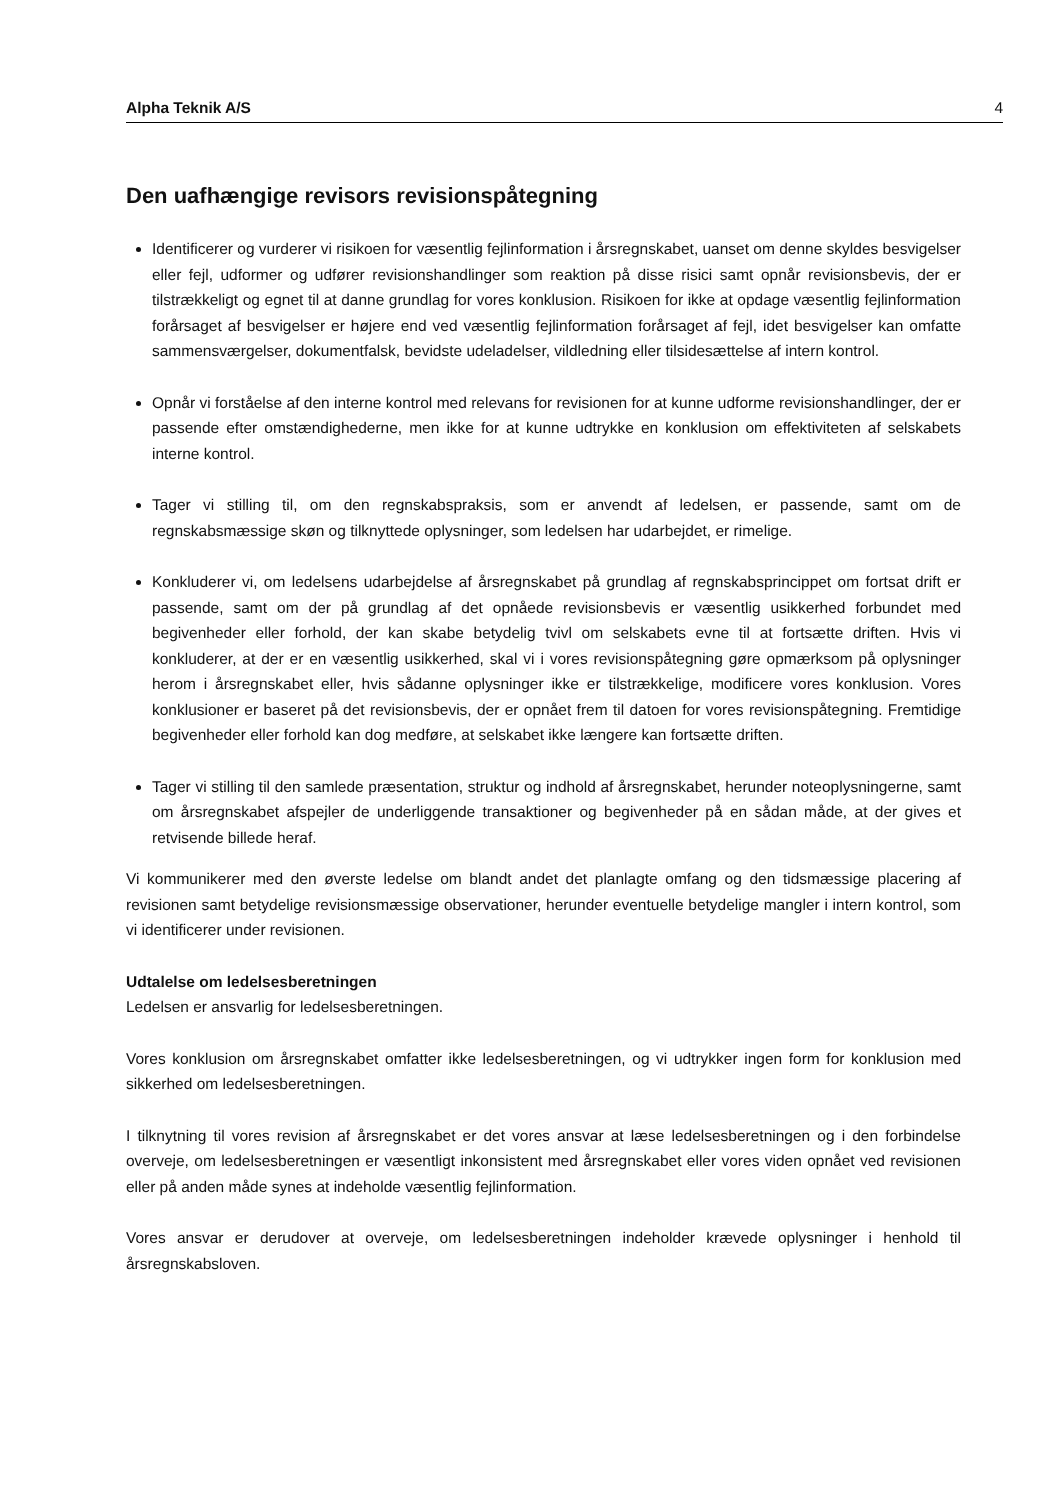Alpha Teknik A/S 4
Den uafhængige revisors revisionspåtegning
Identificerer og vurderer vi risikoen for væsentlig fejlinformation i årsregnskabet, uanset om denne skyldes besvigelser eller fejl, udformer og udfører revisionshandlinger som reaktion på disse risici samt opnår revisionsbevis, der er tilstrækkeligt og egnet til at danne grundlag for vores konklusion. Risikoen for ikke at opdage væsentlig fejlinformation forårsaget af besvigelser er højere end ved væsentlig fejlinformation forårsaget af fejl, idet besvigelser kan omfatte sammensværgelser, dokumentfalsk, bevidste udeladelser, vildledning eller tilsidesættelse af intern kontrol.
Opnår vi forståelse af den interne kontrol med relevans for revisionen for at kunne udforme revisionshandlinger, der er passende efter omstændighederne, men ikke for at kunne udtrykke en konklusion om effektiviteten af selskabets interne kontrol.
Tager vi stilling til, om den regnskabspraksis, som er anvendt af ledelsen, er passende, samt om de regnskabsmæssige skøn og tilknyttede oplysninger, som ledelsen har udarbejdet, er rimelige.
Konkluderer vi, om ledelsens udarbejdelse af årsregnskabet på grundlag af regnskabsprincippet om fortsat drift er passende, samt om der på grundlag af det opnåede revisionsbevis er væsentlig usikkerhed forbundet med begivenheder eller forhold, der kan skabe betydelig tvivl om selskabets evne til at fortsætte driften. Hvis vi konkluderer, at der er en væsentlig usikkerhed, skal vi i vores revisionspåtegning gøre opmærksom på oplysninger herom i årsregnskabet eller, hvis sådanne oplysninger ikke er tilstrækkelige, modificere vores konklusion. Vores konklusioner er baseret på det revisionsbevis, der er opnået frem til datoen for vores revisionspåtegning. Fremtidige begivenheder eller forhold kan dog medføre, at selskabet ikke længere kan fortsætte driften.
Tager vi stilling til den samlede præsentation, struktur og indhold af årsregnskabet, herunder noteoplysningerne, samt om årsregnskabet afspejler de underliggende transaktioner og begivenheder på en sådan måde, at der gives et retvisende billede heraf.
Vi kommunikerer med den øverste ledelse om blandt andet det planlagte omfang og den tidsmæssige placering af revisionen samt betydelige revisionsmæssige observationer, herunder eventuelle betydelige mangler i intern kontrol, som vi identificerer under revisionen.
Udtalelse om ledelsesberetningen
Ledelsen er ansvarlig for ledelsesberetningen.
Vores konklusion om årsregnskabet omfatter ikke ledelsesberetningen, og vi udtrykker ingen form for konklusion med sikkerhed om ledelsesberetningen.
I tilknytning til vores revision af årsregnskabet er det vores ansvar at læse ledelsesberetningen og i den forbindelse overveje, om ledelsesberetningen er væsentligt inkonsistent med årsregnskabet eller vores viden opnået ved revisionen eller på anden måde synes at indeholde væsentlig fejlinformation.
Vores ansvar er derudover at overveje, om ledelsesberetningen indeholder krævede oplysninger i henhold til årsregnskabsloven.